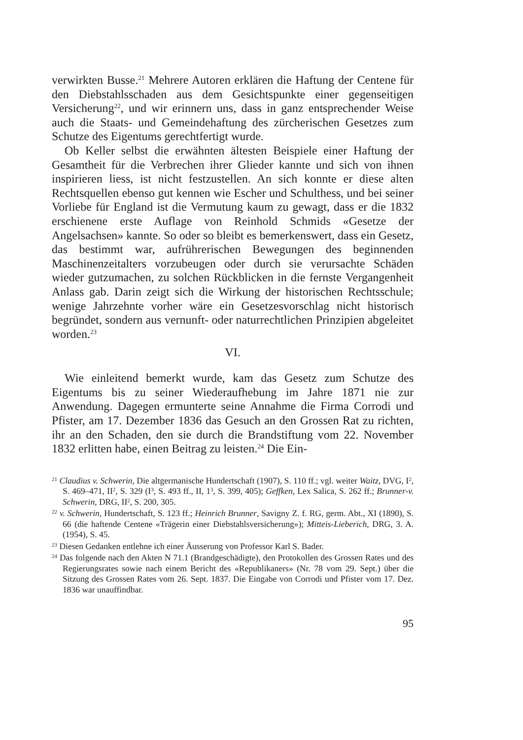verwirkten Busse.<sup>21</sup> Mehrere Autoren erklären die Haftung der Centene für den Diebstahlsschaden aus dem Gesichtspunkte einer gegenseitigen Versicherung<sup>22</sup>, und wir erinnern uns, dass in ganz entsprechender Weise auch die Staats- und Gemeindehaftung des zürcherischen Gesetzes zum Schutze des Eigentums gerechtfertigt wurde.
Ob Keller selbst die erwähnten ältesten Beispiele einer Haftung der Gesamtheit für die Verbrechen ihrer Glieder kannte und sich von ihnen inspirieren liess, ist nicht festzustellen. An sich konnte er diese alten Rechtsquellen ebenso gut kennen wie Escher und Schulthess, und bei seiner Vorliebe für England ist die Vermutung kaum zu gewagt, dass er die 1832 erschienene erste Auflage von Reinhold Schmids «Gesetze der Angelsachsen» kannte. So oder so bleibt es bemerkenswert, dass ein Gesetz, das bestimmt war, aufrührerischen Bewegungen des beginnenden Maschinenzeitalters vorzubeugen oder durch sie verursachte Schäden wieder gutzumachen, zu solchen Rückblicken in die fernste Vergangenheit Anlass gab. Darin zeigt sich die Wirkung der historischen Rechtsschule; wenige Jahrzehnte vorher wäre ein Gesetzesvorschlag nicht historisch begründet, sondern aus vernunft- oder naturrechtlichen Prinzipien abgeleitet worden.<sup>23</sup>
VI.
Wie einleitend bemerkt wurde, kam das Gesetz zum Schutze des Eigentums bis zu seiner Wiederaufhebung im Jahre 1871 nie zur Anwendung. Dagegen ermunterte seine Annahme die Firma Corrodi und Pfister, am 17. Dezember 1836 das Gesuch an den Grossen Rat zu richten, ihr an den Schaden, den sie durch die Brandstiftung vom 22. November 1832 erlitten habe, einen Beitrag zu leisten.<sup>24</sup> Die Ein-
<sup>21</sup> Claudius v. Schwerin, Die altgermanische Hundertschaft (1907), S. 110 ff.; vgl. weiter Waitz, DVG, I<sup>2</sup>, S. 469–471, II<sup>2</sup>, S. 329 (I<sup>3</sup>, S. 493 ff., II, 1<sup>3</sup>, S. 399, 405); Geffken, Lex Salica, S. 262 ff.; Brunner-v. Schwerin, DRG, II<sup>2</sup>, S. 200, 305.
<sup>22</sup> v. Schwerin, Hundertschaft, S. 123 ff.; Heinrich Brunner, Savigny Z. f. RG, germ. Abt., XI (1890), S. 66 (die haftende Centene «Trägerin einer Diebstahlsversicherung»); Mitteis-Lieberich, DRG, 3. A. (1954), S. 45.
<sup>23</sup> Diesen Gedanken entlehne ich einer Äusserung von Professor Karl S. Bader.
<sup>24</sup> Das folgende nach den Akten N 71.1 (Brandgeschädigte), den Protokollen des Grossen Rates und des Regierungsrates sowie nach einem Bericht des «Republikaners» (Nr. 78 vom 29. Sept.) über die Sitzung des Grossen Rates vom 26. Sept. 1837. Die Eingabe von Corrodi und Pfister vom 17. Dez. 1836 war unauffindbar.
95